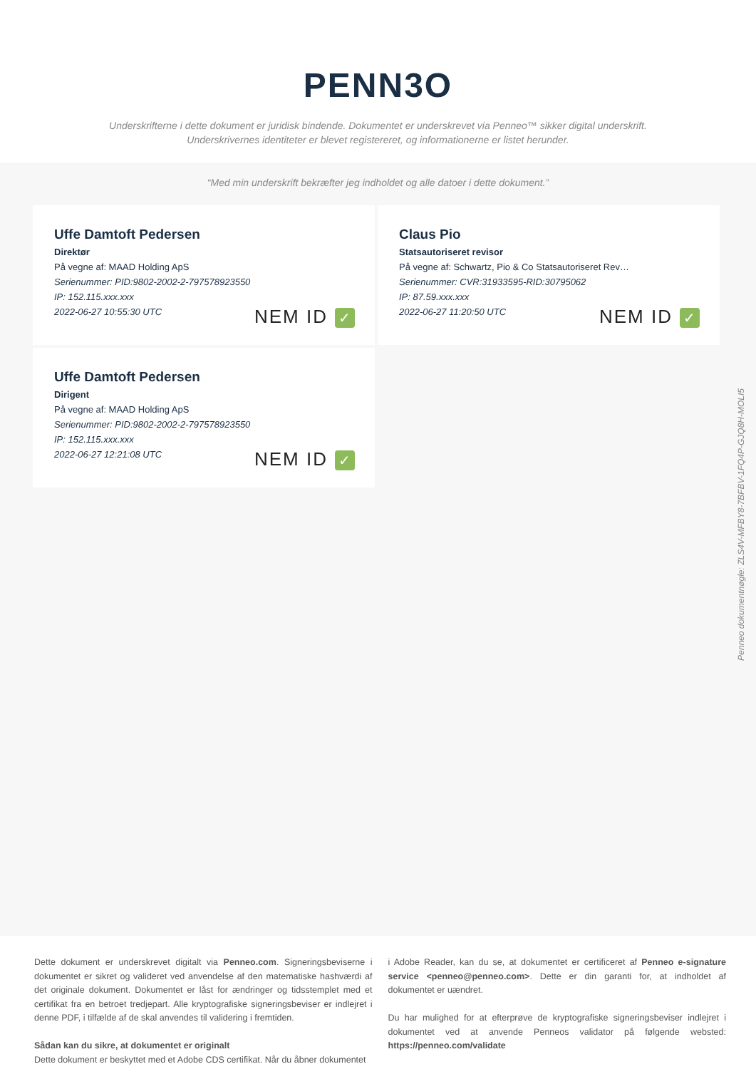PENN3O
Underskrifterne i dette dokument er juridisk bindende. Dokumentet er underskrevet via Penneo™ sikker digital underskrift.
Underskrivernes identiteter er blevet registereret, og informationerne er listet herunder.
“Med min underskrift bekræfter jeg indholdet og alle datoer i dette dokument.”
Uffe Damtoft Pedersen
Direktør
På vegne af: MAAD Holding ApS
Serienummer: PID:9802-2002-2-797578923550
IP: 152.115.xxx.xxx
2022-06-27 10:55:30 UTC
NEM ID ✓
Claus Pio
Statsautoriseret revisor
På vegne af: Schwartz, Pio & Co Statsautoriseret Rev…
Serienummer: CVR:31933595-RID:30795062
IP: 87.59.xxx.xxx
2022-06-27 11:20:50 UTC
NEM ID ✓
Uffe Damtoft Pedersen
Dirigent
På vegne af: MAAD Holding ApS
Serienummer: PID:9802-2002-2-797578923550
IP: 152.115.xxx.xxx
2022-06-27 12:21:08 UTC
NEM ID ✓
Penneo dokumentnøgle: ZLS4V-MFBY8-7BFBV-1FQ4P-GJQ8H-MOLI5
Dette dokument er underskrevet digitalt via Penneo.com. Signeringsbeviserne i dokumentet er sikret og valideret ved anvendelse af den matematiske hashværdi af det originale dokument. Dokumentet er låst for ændringer og tidsstemplet med et certifikat fra en betroet tredjepart. Alle kryptografiske signeringsbeviser er indlejret i denne PDF, i tilfælde af de skal anvendes til validering i fremtiden.
Sådan kan du sikre, at dokumentet er originalt
Dette dokument er beskyttet med et Adobe CDS certifikat. Når du åbner dokumentet
i Adobe Reader, kan du se, at dokumentet er certificeret af Penneo e-signature service <penneo@penneo.com>. Dette er din garanti for, at indholdet af dokumentet er uændret.
Du har mulighed for at efterprøve de kryptografiske signeringsbeviser indlejret i dokumentet ved at anvende Penneos validator på følgende websted: https://penneo.com/validate